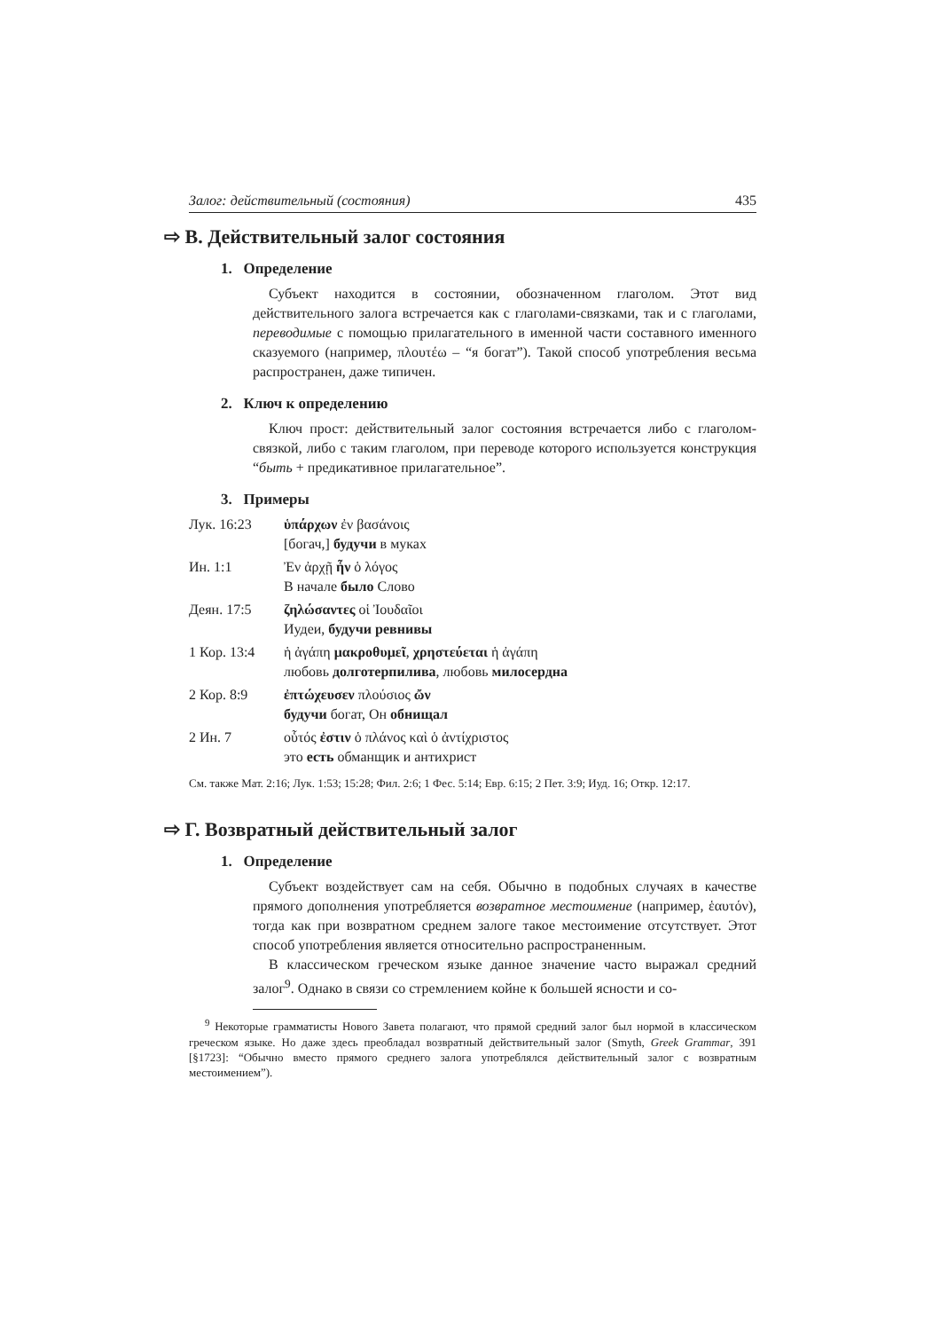Залог: действительный (состояния) 435
⇨ В. Действительный залог состояния
1. Определение
Субъект находится в состоянии, обозначенном глаголом. Этот вид действительного залога встречается как с глаголами-связками, так и с глаголами, переводимые с помощью прилагательного в именной части составного именного сказуемого (например, πλουτέω – “я богат”). Такой способ употребления весьма распространен, даже типичен.
2. Ключ к определению
Ключ прост: действительный залог состояния встречается либо с глаголом-связкой, либо с таким глаголом, при переводе которого используется конструкция “быть + предикативное прилагательное”.
3. Примеры
Лук. 16:23 ὑπάρχων ἐν βασάνοις
[богач,] будучи в муках
Ин. 1:1 Ἐν ἀρχῇ ἦν ὁ λόγος
В начале было Слово
Деян. 17:5 ζηλώσαντες οἱ Ἰουδαῖοι
Иудеи, будучи ревнивы
1 Кор. 13:4 ἡ ἀγάπη μακροθυμεῖ, χρηστεύεται ἡ ἀγάπη
любовь долготерпилива, любовь милосердна
2 Кор. 8:9 ἐπτώχευσεν πλούσιος ὤν
будучи богат, Он обнищал
2 Ин. 7 οὗτός ἐστιν ὁ πλάνος καὶ ὁ ἀντίχριστος
это есть обманщик и антихрист
См. также Мат. 2:16; Лук. 1:53; 15:28; Фил. 2:6; 1 Фес. 5:14; Евр. 6:15; 2 Пет. 3:9; Иуд. 16; Откр. 12:17.
⇨ Г. Возвратный действительный залог
1. Определение
Субъект воздействует сам на себя. Обычно в подобных случаях в качестве прямого дополнения употребляется возвратное местоимение (например, ἑαυτόν), тогда как при возвратном среднем залоге такое местоимение отсутствует. Этот способ употребления является относительно распространенным.
В классическом греческом языке данное значение часто выражал средний залог<sup>9</sup>. Однако в связи со стремлением койне к большей ясности и со-
<sup>9</sup> Некоторые грамматисты Нового Завета полагают, что прямой средний залог был нормой в классическом греческом языке. Но даже здесь преобладал возвратный действительный залог (Smyth, Greek Grammar, 391 [§1723]: “Обычно вместо прямого среднего залога употреблялся действительный залог с возвратным местоимением”).